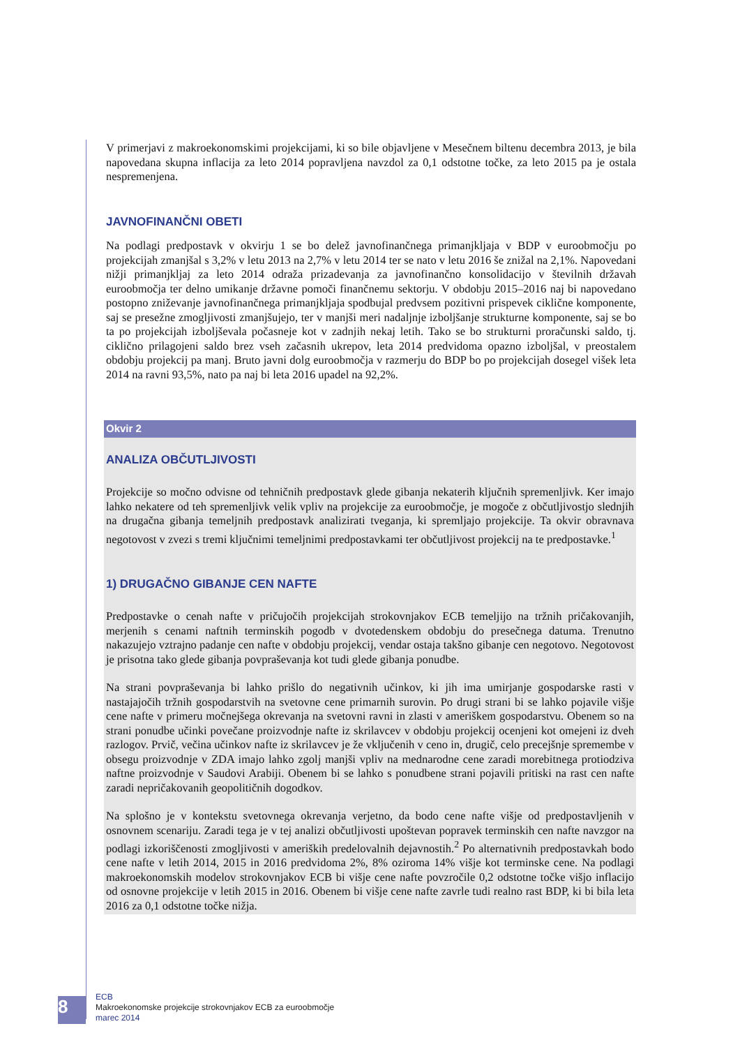V primerjavi z makroekonomskimi projekcijami, ki so bile objavljene v Mesečnem biltenu decembra 2013, je bila napovedana skupna inflacija za leto 2014 popravljena navzdol za 0,1 odstotne točke, za leto 2015 pa je ostala nespremenjena.
JAVNOFINANČNI OBETI
Na podlagi predpostavk v okvirju 1 se bo delež javnofinančnega primanjkljaja v BDP v euroobmočju po projekcijah zmanjšal s 3,2% v letu 2013 na 2,7% v letu 2014 ter se nato v letu 2016 še znižal na 2,1%. Napovedani nižji primanjkljaj za leto 2014 odraža prizadevanja za javnofinančno konsolidacijo v številnih državah euroobmočja ter delno umikanje državne pomoči finančnemu sektorju. V obdobju 2015–2016 naj bi napovedano postopno zniževanje javnofinančnega primanjkljaja spodbujal predvsem pozitivni prispevek ciklične komponente, saj se presežne zmogljivosti zmanjšujejo, ter v manjši meri nadaljnje izboljšanje strukturne komponente, saj se bo ta po projekcijah izboljševala počasneje kot v zadnjih nekaj letih. Tako se bo strukturni proračunski saldo, tj. ciklično prilagojeni saldo brez vseh začasnih ukrepov, leta 2014 predvidoma opazno izboljšal, v preostalem obdobju projekcij pa manj. Bruto javni dolg euroobmočja v razmerju do BDP bo po projekcijah dosegel višek leta 2014 na ravni 93,5%, nato pa naj bi leta 2016 upadel na 92,2%.
Okvir 2
ANALIZA OBČUTLJIVOSTI
Projekcije so močno odvisne od tehničnih predpostavk glede gibanja nekaterih ključnih spremenljivk. Ker imajo lahko nekatere od teh spremenljivk velik vpliv na projekcije za euroobmočje, je mogoče z občutljivostjo slednjih na drugačna gibanja temeljnih predpostavk analizirati tveganja, ki spremljajo projekcije. Ta okvir obravnava negotovost v zvezi s tremi ključnimi temeljnimi predpostavkami ter občutljivost projekcij na te predpostavke.<sup>1</sup>
1) DRUGAČNO GIBANJE CEN NAFTE
Predpostavke o cenah nafte v pričujočih projekcijah strokovnjakov ECB temeljijo na tržnih pričakovanjih, merjenih s cenami naftnih terminskih pogodb v dvotedenskem obdobju do presečnega datuma. Trenutno nakazujejo vztrajno padanje cen nafte v obdobju projekcij, vendar ostaja takšno gibanje cen negotovo. Negotovost je prisotna tako glede gibanja povpraševanja kot tudi glede gibanja ponudbe.
Na strani povpraševanja bi lahko prišlo do negativnih učinkov, ki jih ima umirjanje gospodarske rasti v nastajajočih tržnih gospodarstvih na svetovne cene primarnih surovin. Po drugi strani bi se lahko pojavile višje cene nafte v primeru močnejšega okrevanja na svetovni ravni in zlasti v ameriškem gospodarstvu. Obenem so na strani ponudbe učinki povečane proizvodnje nafte iz skrilavcev v obdobju projekcij ocenjeni kot omejeni iz dveh razlogov. Prvič, večina učinkov nafte iz skrilavcev je že vključenih v ceno in, drugič, celo precejšnje spremembe v obsegu proizvodnje v ZDA imajo lahko zgolj manjši vpliv na mednarodne cene zaradi morebitnega protiodziva naftne proizvodnje v Saudovi Arabiji. Obenem bi se lahko s ponudbene strani pojavili pritiski na rast cen nafte zaradi nepričakovanih geopolitičnih dogodkov.
Na splošno je v kontekstu svetovnega okrevanja verjetno, da bodo cene nafte višje od predpostavljenih v osnovnem scenariju. Zaradi tega je v tej analizi občutljivosti upoštevan popravek terminskih cen nafte navzgor na podlagi izkoriščenosti zmogljivosti v ameriških predelovalnih dejavnostih.<sup>2</sup> Po alternativnih predpostavkah bodo cene nafte v letih 2014, 2015 in 2016 predvidoma 2%, 8% oziroma 14% višje kot terminske cene. Na podlagi makroekonomskih modelov strokovnjakov ECB bi višje cene nafte povzročile 0,2 odstotne točke višjo inflacijo od osnovne projekcije v letih 2015 in 2016. Obenem bi višje cene nafte zavrle tudi realno rast BDP, ki bi bila leta 2016 za 0,1 odstotne točke nižja.
8
ECB
Makroekonomske projekcije strokovnjakov ECB za euroobmočje
marec 2014